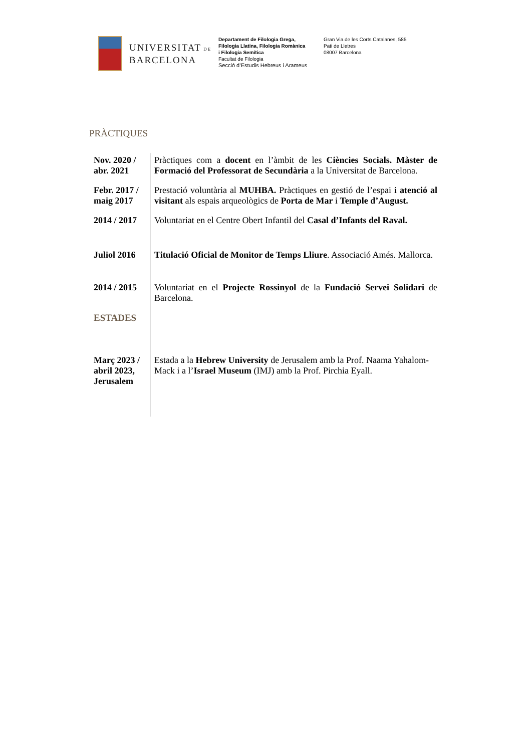UNIVERSITAT DE
BARCELONA
Departament de Filologia Grega,
Filologia Llatina, Filologia Romànica
i Filologia Semítica
Facultat de Filologia
Secció d’Estudis Hebreus i Arameus
Gran Via de les Corts Catalanes, 585
Pati de Lletres
08007 Barcelona
PRÀCTIQUES
| Nov. 2020 / abr. 2021 | Pràctiques com a docent en l’àmbit de les Ciències Socials. Màster de Formació del Professorat de Secundària a la Universitat de Barcelona. |
| Febr. 2017 / maig 2017 | Prestació voluntària al MUHBA. Pràctiques en gestió de l’espai i atenció al visitant als espais arqueològics de Porta de Mar i Temple d’August. |
| 2014 / 2017 | Voluntariat en el Centre Obert Infantil del Casal d’Infants del Raval. |
| Juliol 2016 | Titulació Oficial de Monitor de Temps Lliure . Associació Amés. Mallorca. |
| 2014 / 2015 | Voluntariat en el Projecte Rossinyol de la Fundació Servei Solidari de Barcelona. |
| ESTADES | |
| Març 2023 / abril 2023, Jerusalem | Estada a la Hebrew University de Jerusalem amb la Prof. Naama Yahalom-Mack i a l’ Israel Museum (IMJ) amb la Prof. Pirchia Eyall. |